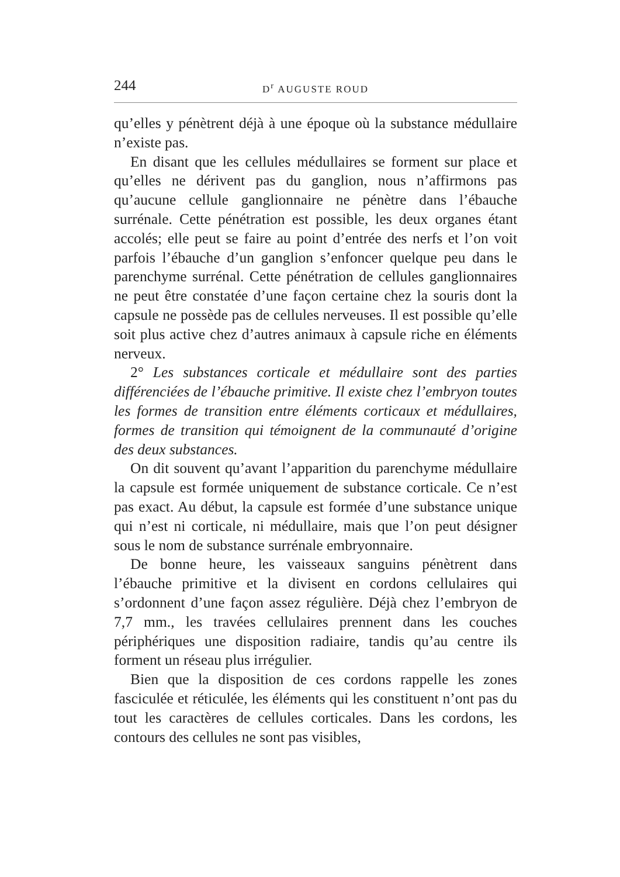244 D<sup>r</sup> AUGUSTE ROUD
qu’elles y pénètrent déjà à une époque où la substance médullaire n’existe pas.
En disant que les cellules médullaires se forment sur place et qu’elles ne dérivent pas du ganglion, nous n’affirmons pas qu’aucune cellule ganglionnaire ne pénètre dans l’ébauche surrénale. Cette pénétration est possible, les deux organes étant accolés; elle peut se faire au point d’entrée des nerfs et l’on voit parfois l’ébauche d’un ganglion s’enfoncer quelque peu dans le parenchyme surrénal. Cette pénétration de cellules ganglionnaires ne peut être constatée d’une façon certaine chez la souris dont la capsule ne possède pas de cellules nerveuses. Il est possible qu’elle soit plus active chez d’autres animaux à capsule riche en éléments nerveux.
2° Les substances corticale et médullaire sont des parties différenciées de l’ébauche primitive. Il existe chez l’embryon toutes les formes de transition entre éléments corticaux et médullaires, formes de transition qui témoignent de la communauté d’origine des deux substances.
On dit souvent qu’avant l’apparition du parenchyme médullaire la capsule est formée uniquement de substance corticale. Ce n’est pas exact. Au début, la capsule est formée d’une substance unique qui n’est ni corticale, ni médullaire, mais que l’on peut désigner sous le nom de substance surrénale embryonnaire.
De bonne heure, les vaisseaux sanguins pénètrent dans l’ébauche primitive et la divisent en cordons cellulaires qui s’ordonnent d’une façon assez régulière. Déjà chez l’embryon de 7,7 mm., les travées cellulaires prennent dans les couches périphériques une disposition radiaire, tandis qu’au centre ils forment un réseau plus irrégulier.
Bien que la disposition de ces cordons rappelle les zones fasciculée et réticulée, les éléments qui les constituent n’ont pas du tout les caractères de cellules corticales. Dans les cordons, les contours des cellules ne sont pas visibles,